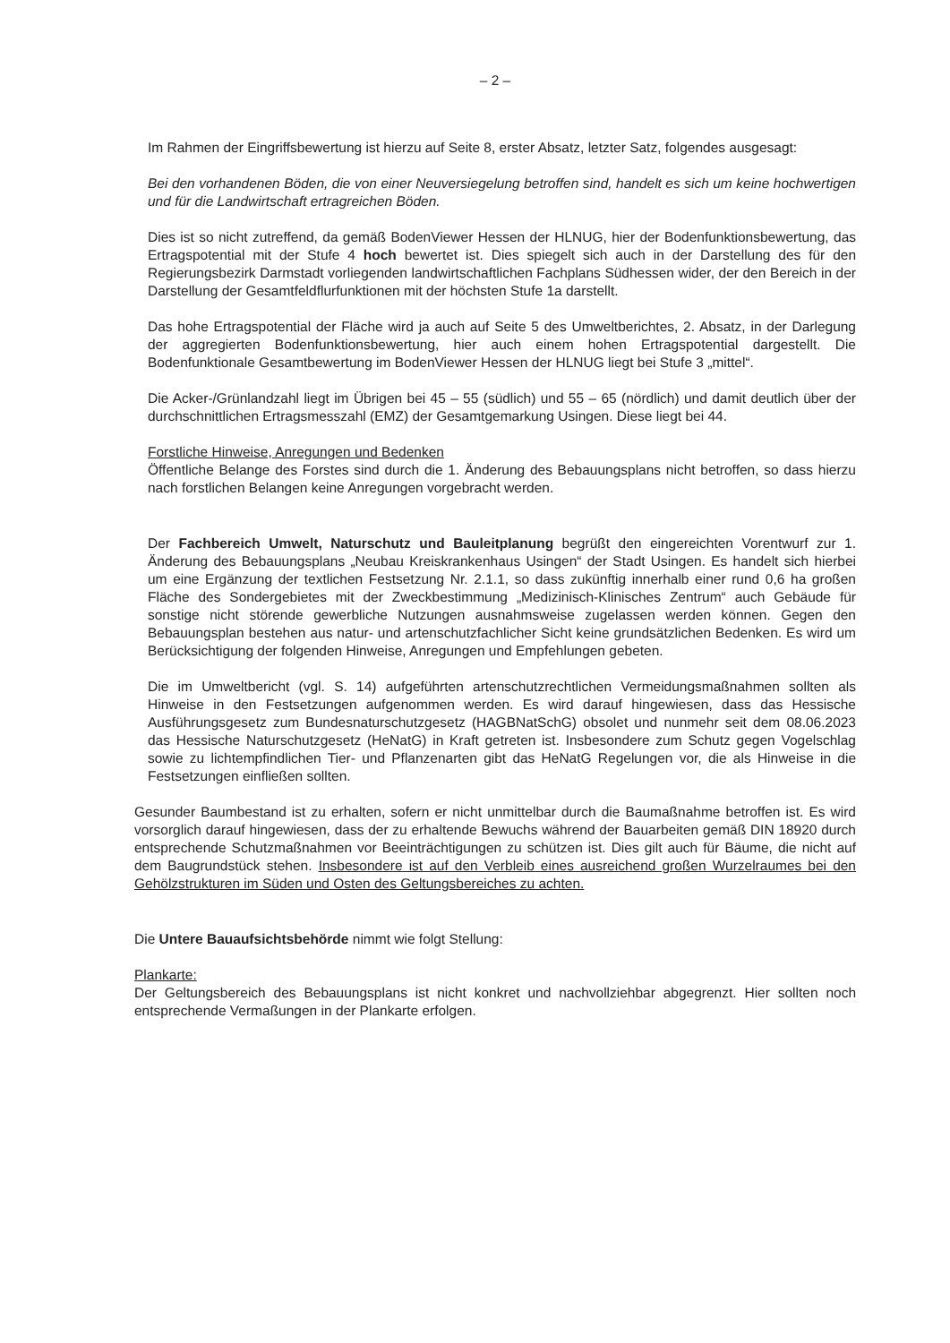– 2 –
Im Rahmen der Eingriffsbewertung ist hierzu auf Seite 8, erster Absatz, letzter Satz, folgendes ausgesagt:
Bei den vorhandenen Böden, die von einer Neuversiegelung betroffen sind, handelt es sich um keine hochwertigen und für die Landwirtschaft ertragreichen Böden.
Dies ist so nicht zutreffend, da gemäß BodenViewer Hessen der HLNUG, hier der Bodenfunktionsbewertung, das Ertragspotential mit der Stufe 4 hoch bewertet ist. Dies spiegelt sich auch in der Darstellung des für den Regierungsbezirk Darmstadt vorliegenden landwirtschaftlichen Fachplans Südhessen wider, der den Bereich in der Darstellung der Gesamtfeldflurfunktionen mit der höchsten Stufe 1a darstellt.
Das hohe Ertragspotential der Fläche wird ja auch auf Seite 5 des Umweltberichtes, 2. Absatz, in der Darlegung der aggregierten Bodenfunktionsbewertung, hier auch einem hohen Ertragspotential dargestellt. Die Bodenfunktionale Gesamtbewertung im BodenViewer Hessen der HLNUG liegt bei Stufe 3 „mittel“.
Die Acker-/Grünlandzahl liegt im Übrigen bei 45 – 55 (südlich) und 55 – 65 (nördlich) und damit deutlich über der durchschnittlichen Ertragsmesszahl (EMZ) der Gesamtgemarkung Usingen. Diese liegt bei 44.
Forstliche Hinweise, Anregungen und Bedenken
Öffentliche Belange des Forstes sind durch die 1. Änderung des Bebauungsplans nicht betroffen, so dass hierzu nach forstlichen Belangen keine Anregungen vorgebracht werden.
Der Fachbereich Umwelt, Naturschutz und Bauleitplanung begrüßt den eingereichten Vorentwurf zur 1. Änderung des Bebauungsplans „Neubau Kreiskrankenhaus Usingen“ der Stadt Usingen. Es handelt sich hierbei um eine Ergänzung der textlichen Festsetzung Nr. 2.1.1, so dass zukünftig innerhalb einer rund 0,6 ha großen Fläche des Sondergebietes mit der Zweckbestimmung „Medizinisch-Klinisches Zentrum“ auch Gebäude für sonstige nicht störende gewerbliche Nutzungen ausnahmsweise zugelassen werden können. Gegen den Bebauungsplan bestehen aus natur- und artenschutzfachlicher Sicht keine grundsätzlichen Bedenken. Es wird um Berücksichtigung der folgenden Hinweise, Anregungen und Empfehlungen gebeten.
Die im Umweltbericht (vgl. S. 14) aufgeführten artenschutzrechtlichen Vermeidungsmaßnahmen sollten als Hinweise in den Festsetzungen aufgenommen werden. Es wird darauf hingewiesen, dass das Hessische Ausführungsgesetz zum Bundesnaturschutzgesetz (HAGBNatSchG) obsolet und nunmehr seit dem 08.06.2023 das Hessische Naturschutzgesetz (HeNatG) in Kraft getreten ist. Insbesondere zum Schutz gegen Vogelschlag sowie zu lichtempfindlichen Tier- und Pflanzenarten gibt das HeNatG Regelungen vor, die als Hinweise in die Festsetzungen einfließen sollten.
Gesunder Baumbestand ist zu erhalten, sofern er nicht unmittelbar durch die Baumaßnahme betroffen ist. Es wird vorsorglich darauf hingewiesen, dass der zu erhaltende Bewuchs während der Bauarbeiten gemäß DIN 18920 durch entsprechende Schutzmaßnahmen vor Beeinträchtigungen zu schützen ist. Dies gilt auch für Bäume, die nicht auf dem Baugrundstück stehen. Insbesondere ist auf den Verbleib eines ausreichend großen Wurzelraumes bei den Gehölzstrukturen im Süden und Osten des Geltungsbereiches zu achten.
Die Untere Bauaufsichtsbehörde nimmt wie folgt Stellung:
Plankarte:
Der Geltungsbereich des Bebauungsplans ist nicht konkret und nachvollziehbar abgegrenzt. Hier sollten noch entsprechende Vermaßungen in der Plankarte erfolgen.